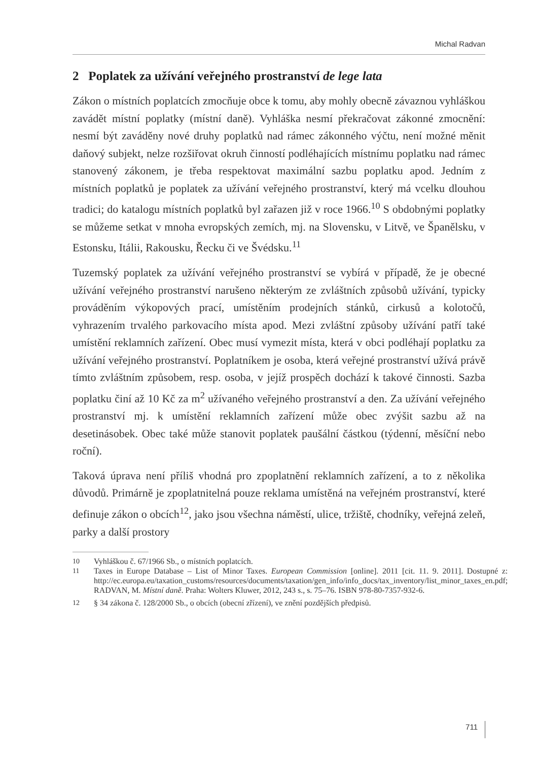Michal Radvan
2 Poplatek za užívání veřejného prostranství de lege lata
Zákon o místních poplatcích zmocňuje obce k tomu, aby mohly obecně závaznou vyhláškou zavádět místní poplatky (místní daně). Vyhláška nesmí překračovat zákonné zmocnění: nesmí být zaváděny nové druhy poplatků nad rámec zákonného výčtu, není možné měnit daňový subjekt, nelze rozšiřovat okruh činností podléhajících místnímu poplatku nad rámec stanovený zákonem, je třeba respektovat maximální sazbu poplatku apod. Jedním z místních poplatků je poplatek za užívání veřejného prostranství, který má vcelku dlouhou tradici; do katalogu místních poplatků byl zařazen již v roce 1966.<sup>10</sup> S obdobnými poplatky se můžeme setkat v mnoha evropských zemích, mj. na Slovensku, v Litvě, ve Španělsku, v Estonsku, Itálii, Rakousku, Řecku či ve Švédsku.<sup>11</sup>
Tuzemský poplatek za užívání veřejného prostranství se vybírá v případě, že je obecné užívání veřejného prostranství narušeno některým ze zvláštních způsobů užívání, typicky prováděním výkopových prací, umístěním prodejních stánků, cirkusů a kolotočů, vyhrazením trvalého parkovacího místa apod. Mezi zvláštní způsoby užívání patří také umístění reklamních zařízení. Obec musí vymezit místa, která v obci podléhají poplatku za užívání veřejného prostranství. Poplatníkem je osoba, která veřejné prostranství užívá právě tímto zvláštním způsobem, resp. osoba, v jejíž prospěch dochází k takové činnosti. Sazba poplatku činí až 10 Kč za m<sup>2</sup> užívaného veřejného prostranství a den. Za užívání veřejného prostranství mj. k umístění reklamních zařízení může obec zvýšit sazbu až na desetinásobek. Obec také může stanovit poplatek paušální částkou (týdenní, měsíční nebo roční).
Taková úprava není příliš vhodná pro zpoplatnění reklamních zařízení, a to z několika důvodů. Primárně je zpoplatnitelná pouze reklama umístěná na veřejném prostranství, které definuje zákon o obcích<sup>12</sup>, jako jsou všechna náměstí, ulice, tržiště, chodníky, veřejná zeleň, parky a další prostory
10 Vyhláškou č. 67/1966 Sb., o místních poplatcích.
11 Taxes in Europe Database – List of Minor Taxes. European Commission [online]. 2011 [cit. 11. 9. 2011]. Dostupné z: http://ec.europa.eu/taxation_customs/resources/documents/taxation/gen_info/info_docs/tax_inventory/list_minor_taxes_en.pdf; RADVAN, M. Místní daně. Praha: Wolters Kluwer, 2012, 243 s., s. 75–76. ISBN 978-80-7357-932-6.
12 § 34 zákona č. 128/2000 Sb., o obcích (obecní zřízení), ve znění pozdějších předpisů.
711